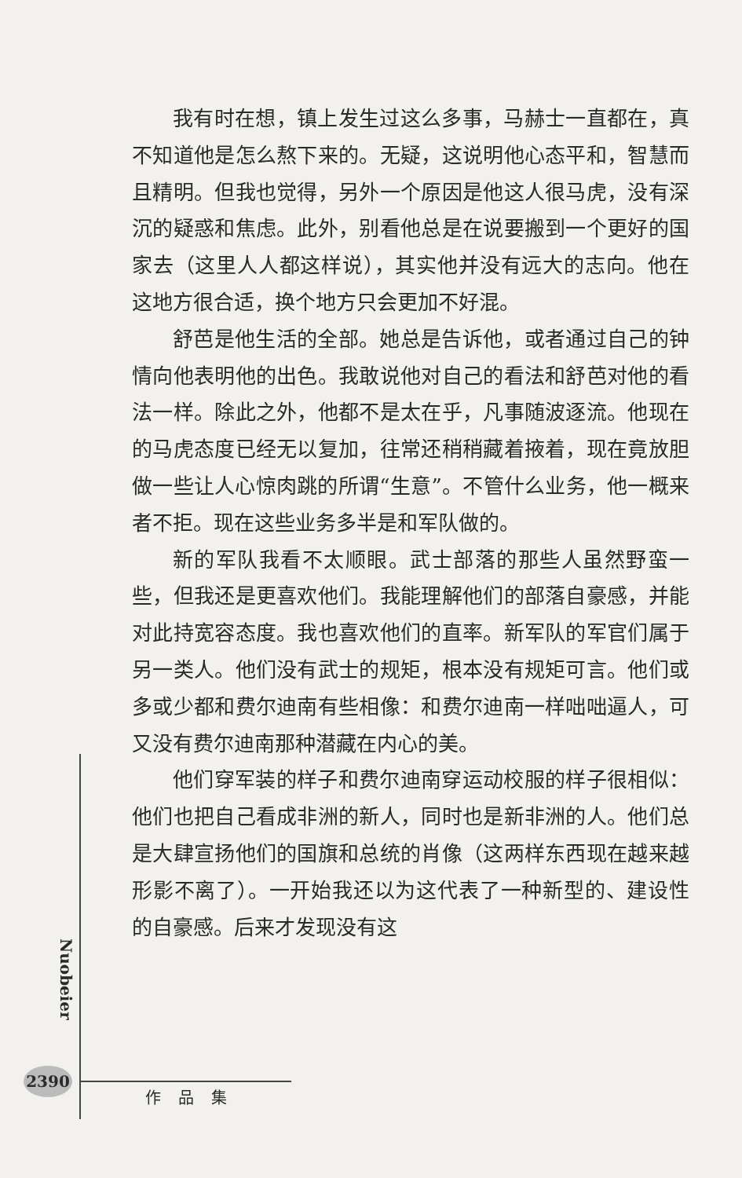我有时在想，镇上发生过这么多事，马赫士一直都在，真不知道他是怎么熬下来的。无疑，这说明他心态平和，智慧而且精明。但我也觉得，另外一个原因是他这人很马虎，没有深沉的疑惑和焦虑。此外，别看他总是在说要搬到一个更好的国家去（这里人人都这样说），其实他并没有远大的志向。他在这地方很合适，换个地方只会更加不好混。
舒芭是他生活的全部。她总是告诉他，或者通过自己的钟情向他表明他的出色。我敢说他对自己的看法和舒芭对他的看法一样。除此之外，他都不是太在乎，凡事随波逐流。他现在的马虎态度已经无以复加，往常还稍稍藏着掖着，现在竟放胆做一些让人心惊肉跳的所谓“生意”。不管什么业务，他一概来者不拒。现在这些业务多半是和军队做的。
新的军队我看不太顺眼。武士部落的那些人虽然野蛮一些，但我还是更喜欢他们。我能理解他们的部落自豪感，并能对此持宽容态度。我也喜欢他们的直率。新军队的军官们属于另一类人。他们没有武士的规矩，根本没有规矩可言。他们或多或少都和费尔迪南有些相像：和费尔迪南一样咄咄逼人，可又没有费尔迪南那种潜藏在内心的美。
他们穿军装的样子和费尔迪南穿运动校服的样子很相似：他们也把自己看成非洲的新人，同时也是新非洲的人。他们总是大肆宣扬他们的国旗和总统的肖像（这两样东西现在越来越形影不离了）。一开始我还以为这代表了一种新型的、建设性的自豪感。后来才发现没有这
Nuobeier
2390
作品集